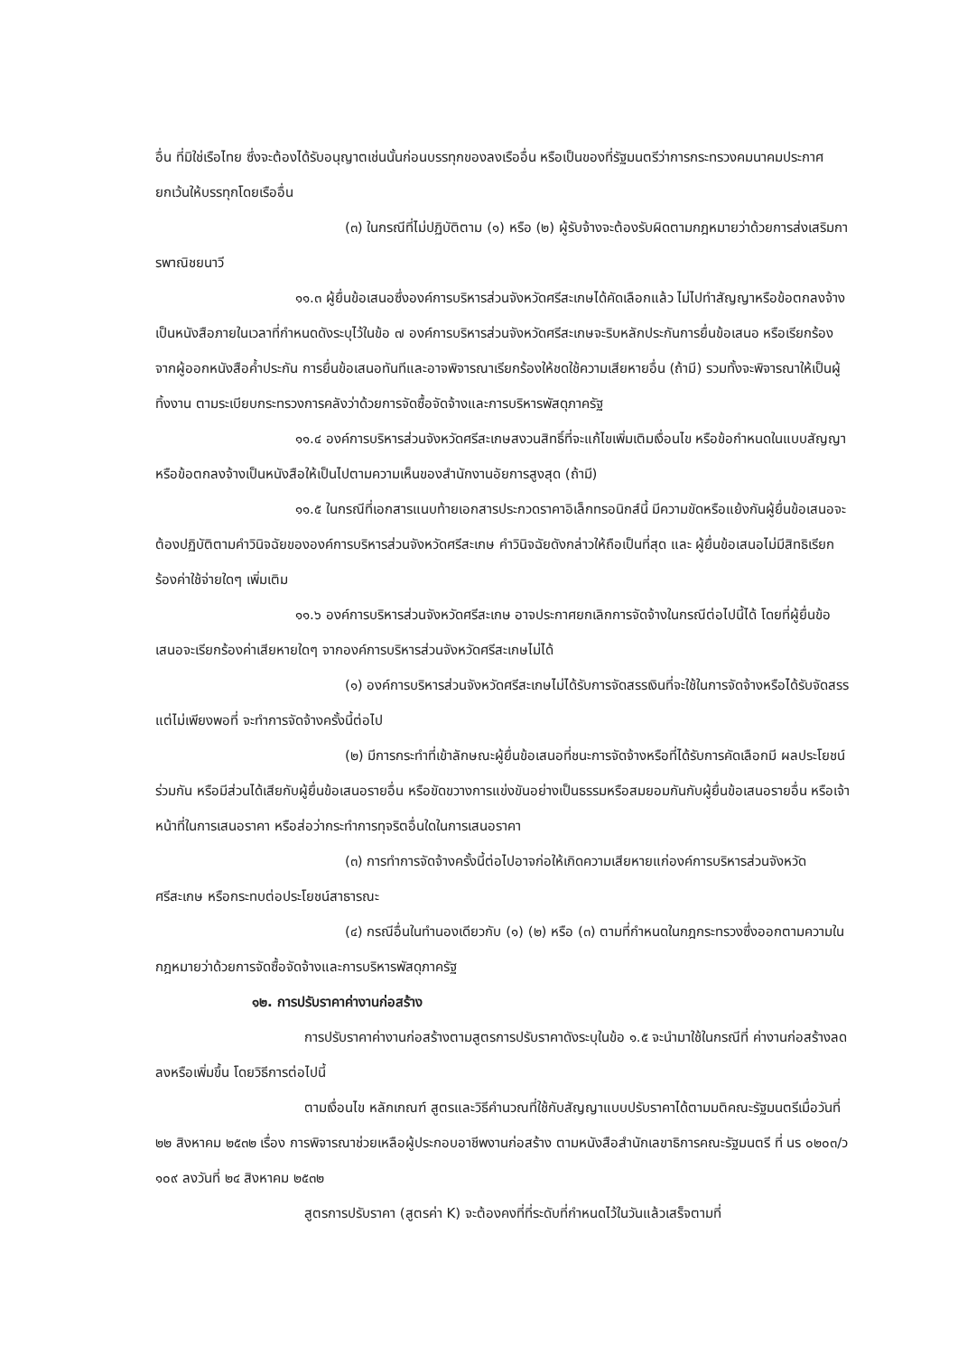อื่น ที่มิใช่เรือไทย ซึ่งจะต้องได้รับอนุญาตเช่นนั้นก่อนบรรทุกของลงเรืออื่น หรือเป็นของที่รัฐมนตรีว่าการกระทรวงคมนาคมประกาศยกเว้นให้บรรทุกโดยเรืออื่น
(๓) ในกรณีที่ไม่ปฏิบัติตาม (๑) หรือ (๒) ผู้รับจ้างจะต้องรับผิดตามกฎหมายว่าด้วยการส่งเสริมการพาณิชยนาวี
๑๑.๓ ผู้ยื่นข้อเสนอซึ่งองค์การบริหารส่วนจังหวัดศรีสะเกษได้คัดเลือกแล้ว ไม่ไปทำสัญญาหรือข้อตกลงจ้างเป็นหนังสือภายในเวลาที่กำหนดดังระบุไว้ในข้อ ๗ องค์การบริหารส่วนจังหวัดศรีสะเกษจะริบหลักประกันการยื่นข้อเสนอ หรือเรียกร้องจากผู้ออกหนังสือค้ำประกัน การยื่นข้อเสนอทันทีและอาจพิจารณาเรียกร้องให้ชดใช้ความเสียหายอื่น (ถ้ามี) รวมทั้งจะพิจารณาให้เป็นผู้ทิ้งงาน ตามระเบียบกระทรวงการคลังว่าด้วยการจัดซื้อจัดจ้างและการบริหารพัสดุภาครัฐ
๑๑.๔ องค์การบริหารส่วนจังหวัดศรีสะเกษสงวนสิทธิ์ที่จะแก้ไขเพิ่มเติมเงื่อนไข หรือข้อกำหนดในแบบสัญญาหรือข้อตกลงจ้างเป็นหนังสือให้เป็นไปตามความเห็นของสำนักงานอัยการสูงสุด (ถ้ามี)
๑๑.๕ ในกรณีที่เอกสารแนบท้ายเอกสารประกวดราคาอิเล็กทรอนิกส์นี้ มีความขัดหรือแย้งกันผู้ยื่นข้อเสนอจะต้องปฏิบัติตามคำวินิจฉัยขององค์การบริหารส่วนจังหวัดศรีสะเกษ คำวินิจฉัยดังกล่าวให้ถือเป็นที่สุด และ ผู้ยื่นข้อเสนอไม่มีสิทธิเรียกร้องค่าใช้จ่ายใดๆ เพิ่มเติม
๑๑.๖ องค์การบริหารส่วนจังหวัดศรีสะเกษ อาจประกาศยกเลิกการจัดจ้างในกรณีต่อไปนี้ได้ โดยที่ผู้ยื่นข้อเสนอจะเรียกร้องค่าเสียหายใดๆ จากองค์การบริหารส่วนจังหวัดศรีสะเกษไม่ได้
(๑) องค์การบริหารส่วนจังหวัดศรีสะเกษไม่ได้รับการจัดสรรเงินที่จะใช้ในการจัดจ้างหรือได้รับจัดสรรแต่ไม่เพียงพอที่ จะทำการจัดจ้างครั้งนี้ต่อไป
(๒) มีการกระทำที่เข้าลักษณะผู้ยื่นข้อเสนอที่ชนะการจัดจ้างหรือที่ได้รับการคัดเลือกมี ผลประโยชน์ร่วมกัน หรือมีส่วนได้เสียกับผู้ยื่นข้อเสนอรายอื่น หรือขัดขวางการแข่งขันอย่างเป็นธรรมหรือสมยอมกันกับผู้ยื่นข้อเสนอรายอื่น หรือเจ้าหน้าที่ในการเสนอราคา หรือส่อว่ากระทำการทุจริตอื่นใดในการเสนอราคา
(๓) การทำการจัดจ้างครั้งนี้ต่อไปอาจก่อให้เกิดความเสียหายแก่องค์การบริหารส่วนจังหวัดศรีสะเกษ หรือกระทบต่อประโยชน์สาธารณะ
(๔) กรณีอื่นในทำนองเดียวกับ (๑) (๒) หรือ (๓) ตามที่กำหนดในกฎกระทรวงซึ่งออกตามความในกฎหมายว่าด้วยการจัดซื้อจัดจ้างและการบริหารพัสดุภาครัฐ
๑๒. การปรับราคาค่างานก่อสร้าง
การปรับราคาค่างานก่อสร้างตามสูตรการปรับราคาดังระบุในข้อ ๑.๕ จะนำมาใช้ในกรณีที่ ค่างานก่อสร้างลดลงหรือเพิ่มขึ้น โดยวิธีการต่อไปนี้
ตามเงื่อนไข หลักเกณฑ์ สูตรและวิธีคำนวณที่ใช้กับสัญญาแบบปรับราคาได้ตามมติคณะรัฐมนตรีเมื่อวันที่ ๒๒ สิงหาคม ๒๕๓๒ เรื่อง การพิจารณาช่วยเหลือผู้ประกอบอาชีพงานก่อสร้าง ตามหนังสือสำนักเลขาธิการคณะรัฐมนตรี ที่ นร ๐๒๐๓/ว ๑๐๙ ลงวันที่ ๒๔ สิงหาคม ๒๕๓๒
สูตรการปรับราคา (สูตรค่า K) จะต้องคงที่ที่ระดับที่กำหนดไว้ในวันแล้วเสร็จตามที่